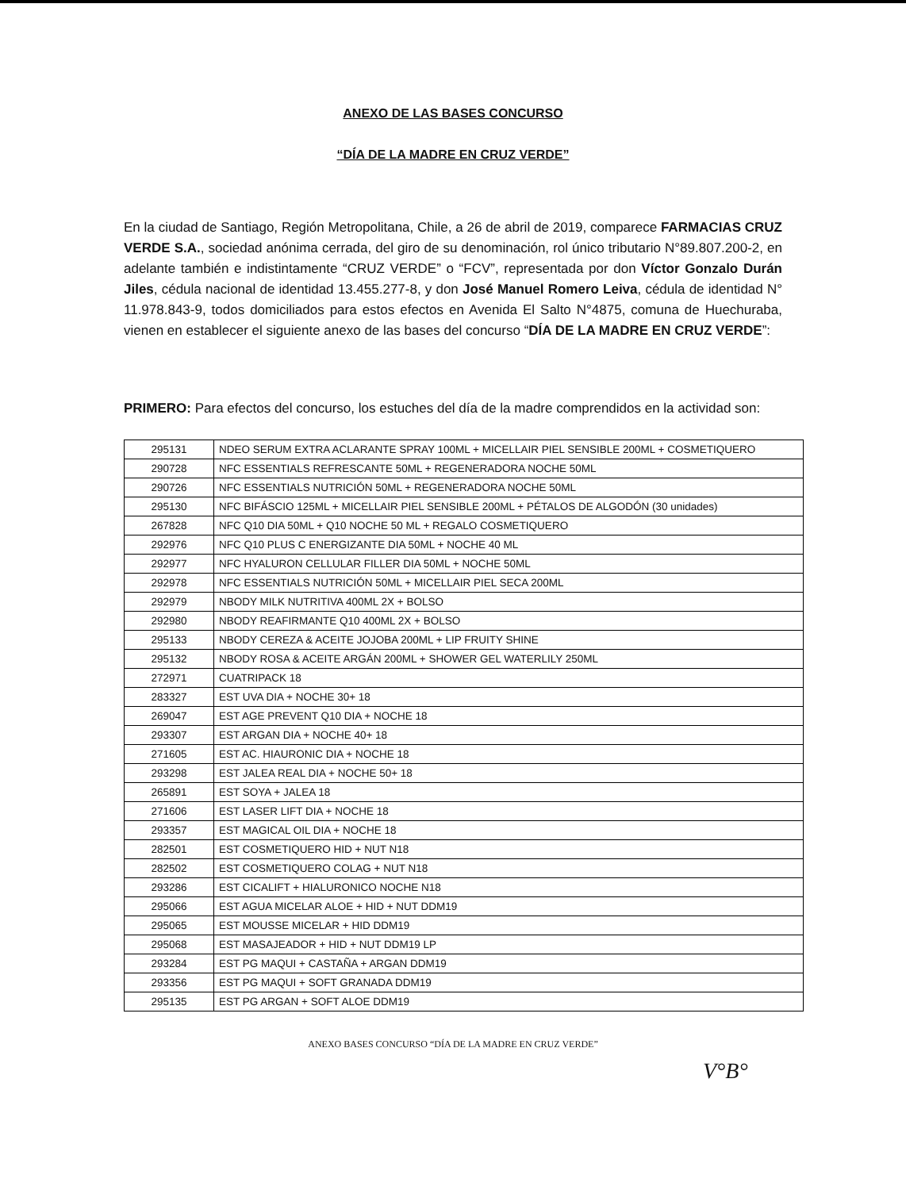ANEXO DE LAS BASES CONCURSO
“DÍA DE LA MADRE EN CRUZ VERDE”
En la ciudad de Santiago, Región Metropolitana, Chile, a 26 de abril de 2019, comparece FARMACIAS CRUZ VERDE S.A., sociedad anónima cerrada, del giro de su denominación, rol único tributario N°89.807.200-2, en adelante también e indistintamente “CRUZ VERDE” o “FCV”, representada por don Víctor Gonzalo Durán Jiles, cédula nacional de identidad 13.455.277-8, y don José Manuel Romero Leiva, cédula de identidad N° 11.978.843-9, todos domiciliados para estos efectos en Avenida El Salto N°4875, comuna de Huechuraba, vienen en establecer el siguiente anexo de las bases del concurso “DÍA DE LA MADRE EN CRUZ VERDE”:
PRIMERO: Para efectos del concurso, los estuches del día de la madre comprendidos en la actividad son:
| 295131 | NDEO SERUM EXTRA ACLARANTE SPRAY 100ML + MICELLAIR PIEL SENSIBLE 200ML + COSMETIQUERO |
| 290728 | NFC ESSENTIALS REFRESCANTE 50ML + REGENERADORA NOCHE 50ML |
| 290726 | NFC ESSENTIALS NUTRICIÓN 50ML + REGENERADORA NOCHE 50ML |
| 295130 | NFC BIFÁSCIO 125ML + MICELLAIR PIEL SENSIBLE 200ML + PÉTALOS DE ALGODÓN (30 unidades) |
| 267828 | NFC Q10 DIA 50ML + Q10 NOCHE 50 ML + REGALO COSMETIQUERO |
| 292976 | NFC Q10 PLUS C ENERGIZANTE DIA 50ML + NOCHE 40 ML |
| 292977 | NFC HYALURON CELLULAR FILLER DIA 50ML + NOCHE 50ML |
| 292978 | NFC ESSENTIALS NUTRICIÓN 50ML + MICELLAIR PIEL SECA 200ML |
| 292979 | NBODY MILK NUTRITIVA 400ML 2X + BOLSO |
| 292980 | NBODY REAFIRMANTE Q10 400ML 2X + BOLSO |
| 295133 | NBODY CEREZA & ACEITE JOJOBA 200ML + LIP FRUITY SHINE |
| 295132 | NBODY ROSA & ACEITE ARGÁN 200ML + SHOWER GEL WATERLILY 250ML |
| 272971 | CUATRIPACK 18 |
| 283327 | EST UVA DIA + NOCHE 30+ 18 |
| 269047 | EST AGE PREVENT Q10 DIA + NOCHE 18 |
| 293307 | EST ARGAN DIA + NOCHE 40+ 18 |
| 271605 | EST AC. HIAURONIC DIA + NOCHE 18 |
| 293298 | EST JALEA REAL DIA + NOCHE 50+ 18 |
| 265891 | EST SOYA + JALEA 18 |
| 271606 | EST LASER LIFT DIA + NOCHE 18 |
| 293357 | EST MAGICAL OIL DIA + NOCHE 18 |
| 282501 | EST COSMETIQUERO HID + NUT N18 |
| 282502 | EST COSMETIQUERO COLAG + NUT N18 |
| 293286 | EST CICALIFT + HIALURONICO NOCHE N18 |
| 295066 | EST AGUA MICELAR ALOE + HID + NUT DDM19 |
| 295065 | EST MOUSSE MICELAR + HID DDM19 |
| 295068 | EST MASAJEADOR + HID + NUT DDM19 LP |
| 293284 | EST PG MAQUI + CASTAÑA + ARGAN DDM19 |
| 293356 | EST PG MAQUI + SOFT GRANADA DDM19 |
| 295135 | EST PG ARGAN + SOFT ALOE DDM19 |
ANEXO BASES CONCURSO “DÍA DE LA MADRE EN CRUZ VERDE”
V°B°